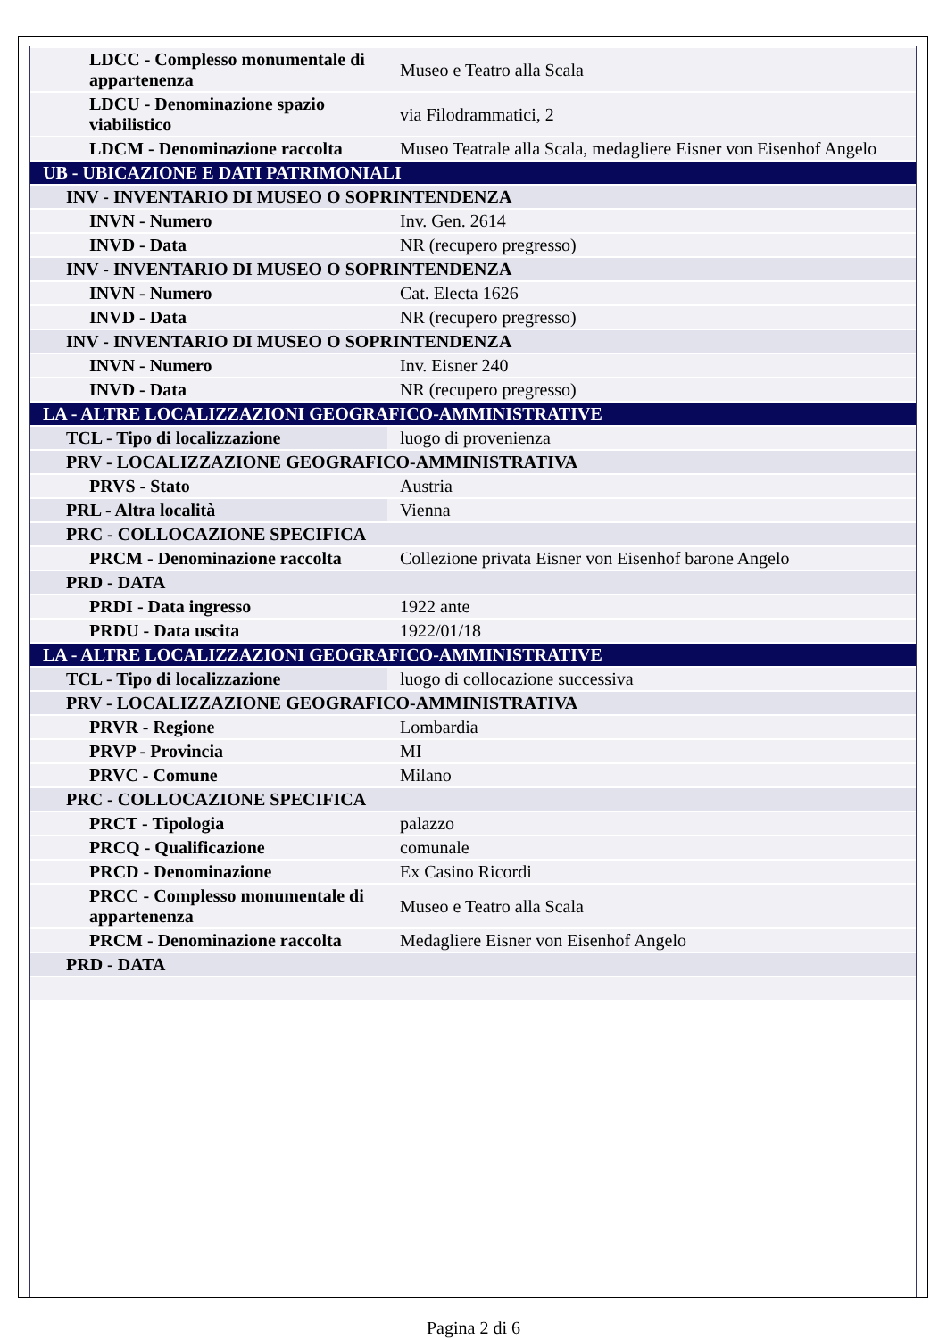| LDCC - Complesso monumentale di appartenenza | Museo e Teatro alla Scala |
| LDCU - Denominazione spazio viabilistico | via Filodrammatici, 2 |
| LDCM - Denominazione raccolta | Museo Teatrale alla Scala, medagliere Eisner von Eisenhof Angelo |
| UB - UBICAZIONE E DATI PATRIMONIALI | |
| INV - INVENTARIO DI MUSEO O SOPRINTENDENZA | |
| INVN - Numero | Inv. Gen. 2614 |
| INVD - Data | NR (recupero pregresso) |
| INV - INVENTARIO DI MUSEO O SOPRINTENDENZA | |
| INVN - Numero | Cat. Electa 1626 |
| INVD - Data | NR (recupero pregresso) |
| INV - INVENTARIO DI MUSEO O SOPRINTENDENZA | |
| INVN - Numero | Inv. Eisner 240 |
| INVD - Data | NR (recupero pregresso) |
| LA - ALTRE LOCALIZZAZIONI GEOGRAFICO-AMMINISTRATIVE | |
| TCL - Tipo di localizzazione | luogo di provenienza |
| PRV - LOCALIZZAZIONE GEOGRAFICO-AMMINISTRATIVA | |
| PRVS - Stato | Austria |
| PRL - Altra località | Vienna |
| PRC - COLLOCAZIONE SPECIFICA | |
| PRCM - Denominazione raccolta | Collezione privata Eisner von Eisenhof barone Angelo |
| PRD - DATA | |
| PRDI - Data ingresso | 1922 ante |
| PRDU - Data uscita | 1922/01/18 |
| LA - ALTRE LOCALIZZAZIONI GEOGRAFICO-AMMINISTRATIVE | |
| TCL - Tipo di localizzazione | luogo di collocazione successiva |
| PRV - LOCALIZZAZIONE GEOGRAFICO-AMMINISTRATIVA | |
| PRVR - Regione | Lombardia |
| PRVP - Provincia | MI |
| PRVC - Comune | Milano |
| PRC - COLLOCAZIONE SPECIFICA | |
| PRCT - Tipologia | palazzo |
| PRCQ - Qualificazione | comunale |
| PRCD - Denominazione | Ex Casino Ricordi |
| PRCC - Complesso monumentale di appartenenza | Museo e Teatro alla Scala |
| PRCM - Denominazione raccolta | Medagliere Eisner von Eisenhof Angelo |
| PRD - DATA | |
Pagina 2 di 6